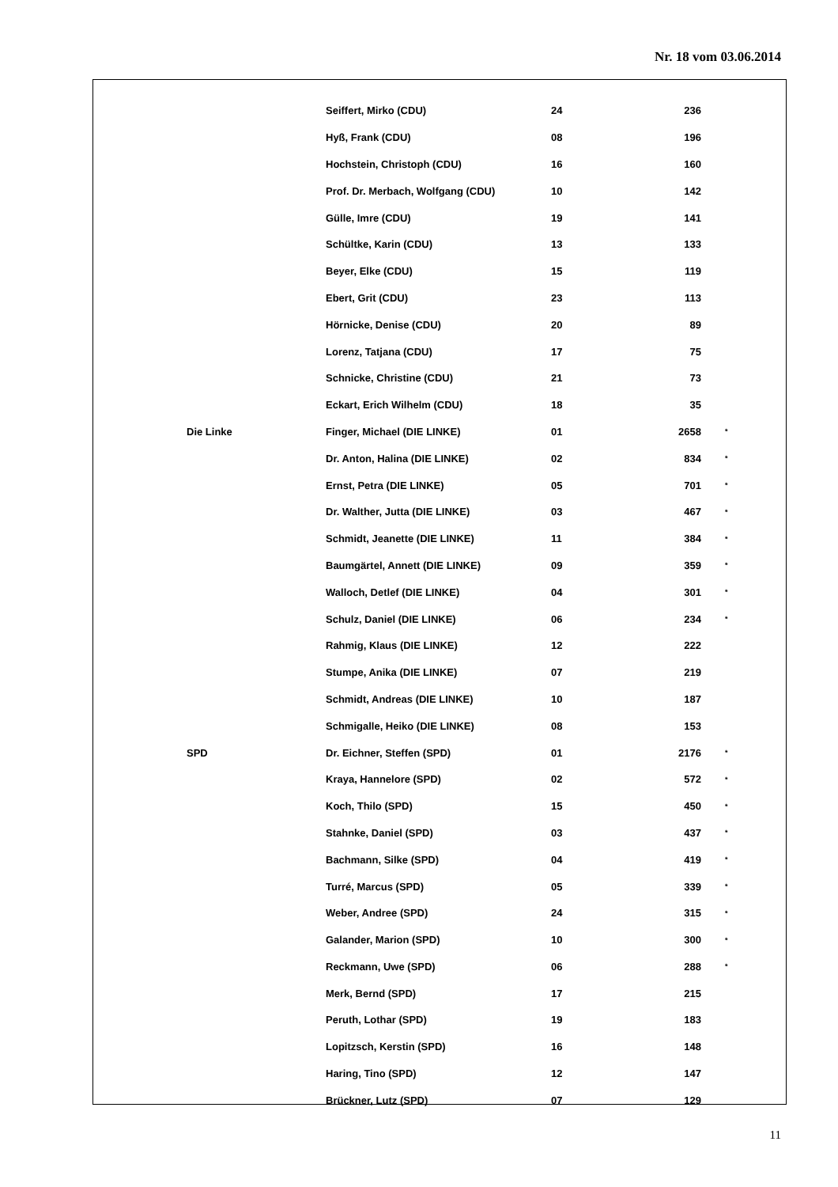Nr. 18 vom 03.06.2014
| | Seiffert, Mirko (CDU) | 24 | 236 | |
| | Hyß, Frank (CDU) | 08 | 196 | |
| | Hochstein, Christoph (CDU) | 16 | 160 | |
| | Prof. Dr. Merbach, Wolfgang (CDU) | 10 | 142 | |
| | Gülle, Imre (CDU) | 19 | 141 | |
| | Schültke, Karin (CDU) | 13 | 133 | |
| | Beyer, Elke (CDU) | 15 | 119 | |
| | Ebert, Grit (CDU) | 23 | 113 | |
| | Hörnicke, Denise (CDU) | 20 | 89 | |
| | Lorenz, Tatjana (CDU) | 17 | 75 | |
| | Schnicke, Christine (CDU) | 21 | 73 | |
| | Eckart, Erich Wilhelm (CDU) | 18 | 35 | |
| Die Linke | Finger, Michael (DIE LINKE) | 01 | 2658 | * |
| | Dr. Anton, Halina (DIE LINKE) | 02 | 834 | * |
| | Ernst, Petra (DIE LINKE) | 05 | 701 | * |
| | Dr. Walther, Jutta (DIE LINKE) | 03 | 467 | * |
| | Schmidt, Jeanette (DIE LINKE) | 11 | 384 | * |
| | Baumgärtel, Annett (DIE LINKE) | 09 | 359 | * |
| | Walloch, Detlef (DIE LINKE) | 04 | 301 | * |
| | Schulz, Daniel (DIE LINKE) | 06 | 234 | * |
| | Rahmig, Klaus (DIE LINKE) | 12 | 222 | |
| | Stumpe, Anika (DIE LINKE) | 07 | 219 | |
| | Schmidt, Andreas (DIE LINKE) | 10 | 187 | |
| | Schmigalle, Heiko (DIE LINKE) | 08 | 153 | |
| SPD | Dr. Eichner, Steffen (SPD) | 01 | 2176 | * |
| | Kraya, Hannelore (SPD) | 02 | 572 | * |
| | Koch, Thilo (SPD) | 15 | 450 | * |
| | Stahnke, Daniel (SPD) | 03 | 437 | * |
| | Bachmann, Silke (SPD) | 04 | 419 | * |
| | Turré, Marcus (SPD) | 05 | 339 | * |
| | Weber, Andree (SPD) | 24 | 315 | * |
| | Galander, Marion (SPD) | 10 | 300 | * |
| | Reckmann, Uwe (SPD) | 06 | 288 | * |
| | Merk, Bernd (SPD) | 17 | 215 | |
| | Peruth, Lothar (SPD) | 19 | 183 | |
| | Lopitzsch, Kerstin (SPD) | 16 | 148 | |
| | Haring, Tino (SPD) | 12 | 147 | |
| | Brückner, Lutz (SPD) | 07 | 129 | |
11